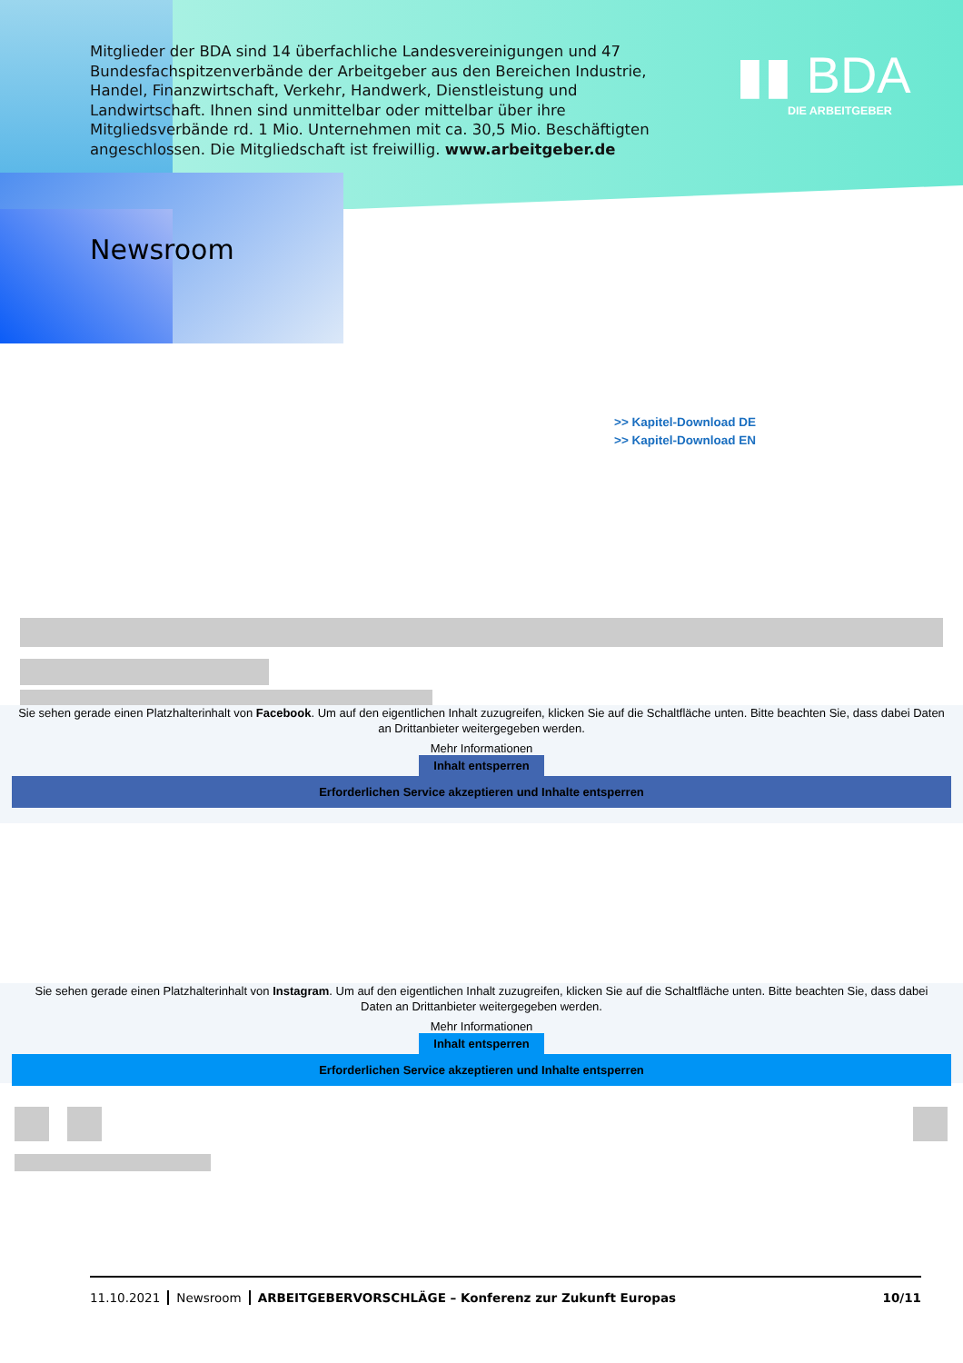Mitglieder der BDA sind 14 überfachliche Landesvereinigungen und 47 Bundes­fachspitzenverbände der Arbeitgeber aus den Bereichen Industrie, Handel, Finanzwirtschaft, Verkehr, Handwerk, Dienstleistung und Landwirtschaft. Ihnen sind unmittelbar oder mittelbar über ihre Mitgliedsverbände rd. 1 Mio. Unter­nehmen mit ca. 30,5 Mio. Beschäftigten angeschlossen. Die Mitgliedschaft ist freiwillig. www.arbeitgeber.de
▮▮ BDA
DIE ARBEITGEBER
Newsroom
>> Kapitel-Download DE
>> Kapitel-Download EN
Sie sehen gerade einen Platzhalterinhalt von Facebook. Um auf den eigentlichen Inhalt zuzugreifen, klicken Sie auf die Schaltfläche unten. Bitte beachten Sie, dass dabei Daten an Drittanbieter weitergegeben werden.
Mehr Informationen
Inhalt entsperren
Erforderlichen Service akzeptieren und Inhalte entsperren
Sie sehen gerade einen Platzhalterinhalt von Instagram. Um auf den eigentlichen Inhalt zuzugreifen, klicken Sie auf die Schaltfläche unten. Bitte beachten Sie, dass dabei Daten an Drittanbieter weitergegeben werden.
Mehr Informationen
Inhalt entsperren
Erforderlichen Service akzeptieren und Inhalte entsperren
11.10.2021 Newsroom ARBEITGEBERVORSCHLÄGE – Konferenz zur Zukunft Europas 10/11